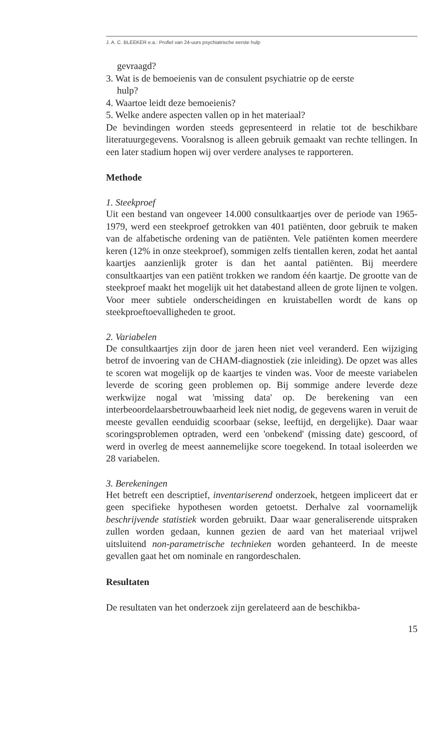J. A. C. BLEEKER e.a.: Profiel van 24-uurs psychiatrische eerste hulp
gevraagd?
3. Wat is de bemoeienis van de consulent psychiatrie op de eerste
hulp?
4. Waartoe leidt deze bemoeienis?
5. Welke andere aspecten vallen op in het materiaal?
De bevindingen worden steeds gepresenteerd in relatie tot de beschikbare literatuurgegevens. Vooralsnog is alleen gebruik gemaakt van rechte tellingen. In een later stadium hopen wij over verdere analyses te rapporteren.
Methode
1. Steekproef
Uit een bestand van ongeveer 14.000 consultkaartjes over de periode van 1965-1979, werd een steekproef getrokken van 401 patiënten, door gebruik te maken van de alfabetische ordening van de patiënten. Vele patiënten komen meerdere keren (12% in onze steekproef), sommigen zelfs tientallen keren, zodat het aantal kaartjes aanzienlijk groter is dan het aantal patiënten. Bij meerdere consultkaartjes van een patiënt trokken we random één kaartje. De grootte van de steekproef maakt het mogelijk uit het databestand alleen de grote lijnen te volgen. Voor meer subtiele onderscheidingen en kruistabellen wordt de kans op steekproeftoevalligheden te groot.
2. Variabelen
De consultkaartjes zijn door de jaren heen niet veel veranderd. Een wijziging betrof de invoering van de CHAM-diagnostiek (zie inleiding). De opzet was alles te scoren wat mogelijk op de kaartjes te vinden was. Voor de meeste variabelen leverde de scoring geen problemen op. Bij sommige andere leverde deze werkwijze nogal wat 'missing data' op. De berekening van een interbeoordelaarsbetrouwbaarheid leek niet nodig, de gegevens waren in veruit de meeste gevallen eenduidig scoorbaar (sekse, leeftijd, en dergelijke). Daar waar scoringsproblemen optraden, werd een 'onbekend' (missing date) gescoord, of werd in overleg de meest aannemelijke score toegekend. In totaal isoleerden we 28 variabelen.
3. Berekeningen
Het betreft een descriptief, inventariserend onderzoek, hetgeen impliceert dat er geen specifieke hypothesen worden getoetst. Derhalve zal voornamelijk beschrijvende statistiek worden gebruikt. Daar waar generaliserende uitspraken zullen worden gedaan, kunnen gezien de aard van het materiaal vrijwel uitsluitend non-parametrische technieken worden gehanteerd. In de meeste gevallen gaat het om nominale en rangordeschalen.
Resultaten
De resultaten van het onderzoek zijn gerelateerd aan de beschikba-
15